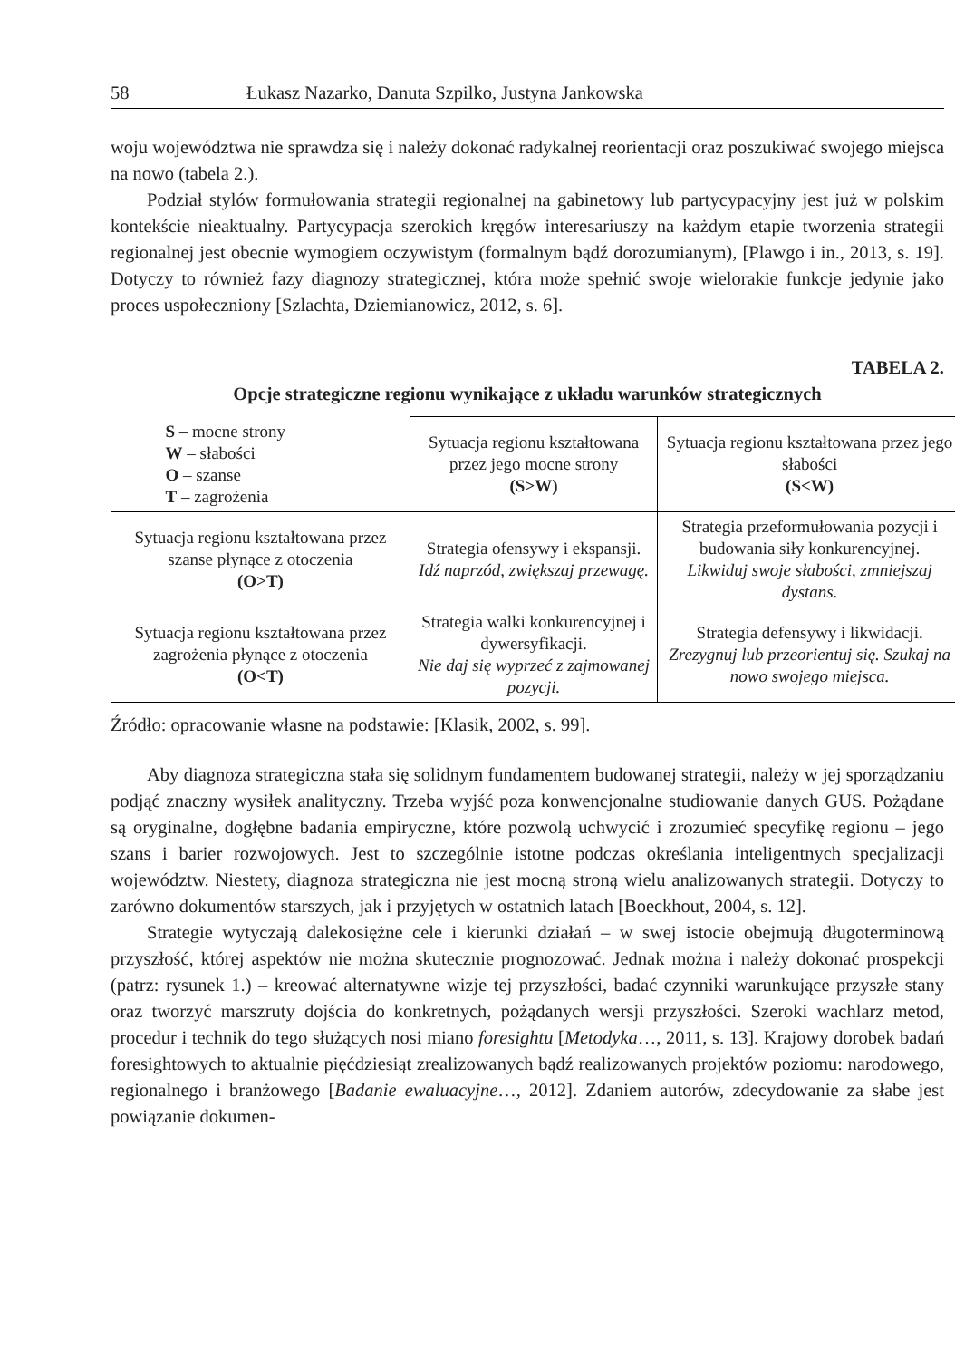58 Łukasz Nazarko, Danuta Szpilko, Justyna Jankowska
woju województwa nie sprawdza się i należy dokonać radykalnej reorientacji oraz poszukiwać swojego miejsca na nowo (tabela 2.).
Podział stylów formułowania strategii regionalnej na gabinetowy lub partycypacyjny jest już w polskim kontekście nieaktualny. Partycypacja szerokich kręgów interesariuszy na każdym etapie tworzenia strategii regionalnej jest obecnie wymogiem oczywistym (formalnym bądź dorozumianym), [Plawgo i in., 2013, s. 19]. Dotyczy to również fazy diagnozy strategicznej, która może spełnić swoje wielorakie funkcje jedynie jako proces uspołeczniony [Szlachta, Dziemianowicz, 2012, s. 6].
TABELA 2.
Opcje strategiczne regionu wynikające z układu warunków strategicznych
| S – mocne strony W – słabości O – szanse T – zagrożenia | Sytuacja regionu kształtowana przez jego mocne strony (S>W) | Sytuacja regionu kształtowana przez jego słabości (S<W) |
| Sytuacja regionu kształtowana przez szanse płynące z otoczenia (O>T) | Strategia ofensywy i ekspansji. Idź naprzód, zwiększaj przewagę. | Strategia przeformułowania pozycji i budowania siły konkurencyjnej. Likwiduj swoje słabości, zmniejszaj dystans. |
| Sytuacja regionu kształtowana przez zagrożenia płynące z otoczenia (O<T) | Strategia walki konkurencyjnej i dywersyfikacji. Nie daj się wyprzeć z zajmowanej pozycji. | Strategia defensywy i likwidacji. Zrezygnuj lub przeorientuj się. Szukaj na nowo swojego miejsca. |
Źródło: opracowanie własne na podstawie: [Klasik, 2002, s. 99].
Aby diagnoza strategiczna stała się solidnym fundamentem budowanej strategii, należy w jej sporządzaniu podjąć znaczny wysiłek analityczny. Trzeba wyjść poza konwencjonalne studiowanie danych GUS. Pożądane są oryginalne, dogłębne badania empiryczne, które pozwolą uchwycić i zrozumieć specyfikę regionu – jego szans i barier rozwojowych. Jest to szczególnie istotne podczas określania inteligentnych specjalizacji województw. Niestety, diagnoza strategiczna nie jest mocną stroną wielu analizowanych strategii. Dotyczy to zarówno dokumentów starszych, jak i przyjętych w ostatnich latach [Boeckhout, 2004, s. 12].
Strategie wytyczają dalekosiężne cele i kierunki działań – w swej istocie obejmują długoterminową przyszłość, której aspektów nie można skutecznie prognozować. Jednak można i należy dokonać prospekcji (patrz: rysunek 1.) – kreować alternatywne wizje tej przyszłości, badać czynniki warunkujące przyszłe stany oraz tworzyć marszruty dojścia do konkretnych, pożądanych wersji przyszłości. Szeroki wachlarz metod, procedur i technik do tego służących nosi miano foresightu [Metodyka…, 2011, s. 13]. Krajowy dorobek badań foresightowych to aktualnie pięćdziesiąt zrealizowanych bądź realizowanych projektów poziomu: narodowego, regionalnego i branżowego [Badanie ewaluacyjne…, 2012]. Zdaniem autorów, zdecydowanie za słabe jest powiązanie dokumen-